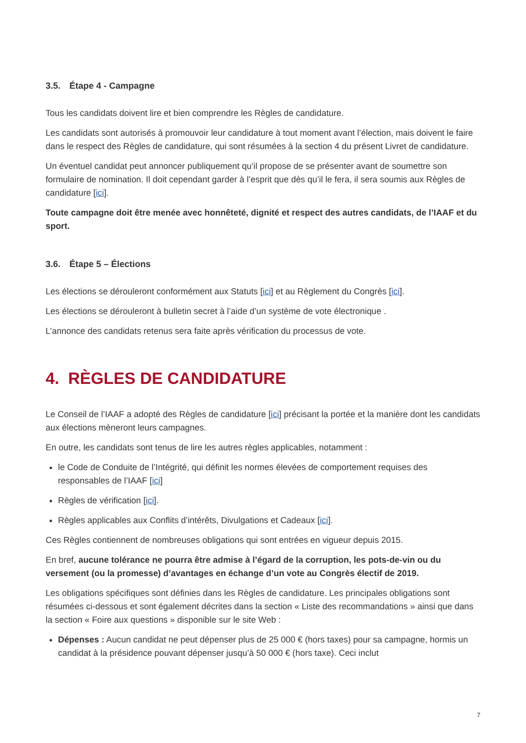3.5. Étape 4 - Campagne
Tous les candidats doivent lire et bien comprendre les Règles de candidature.
Les candidats sont autorisés à promouvoir leur candidature à tout moment avant l’élection, mais doivent le faire dans le respect des Règles de candidature, qui sont résumées à la section 4 du présent Livret de candidature.
Un éventuel candidat peut annoncer publiquement qu’il propose de se présenter avant de soumettre son formulaire de nomination. Il doit cependant garder à l’esprit que dès qu’il le fera, il sera soumis aux Règles de candidature [ici].
Toute campagne doit être menée avec honnêteté, dignité et respect des autres candidats, de l’IAAF et du sport.
3.6. Étape 5 – Élections
Les élections se dérouleront conformément aux Statuts [ici] et au Règlement du Congrès [ici].
Les élections se dérouleront à bulletin secret à l’aide d’un système de vote électronique .
L’annonce des candidats retenus sera faite après vérification du processus de vote.
4. RÈGLES DE CANDIDATURE
Le Conseil de l’IAAF a adopté des Règles de candidature [ici] précisant la portée et la manière dont les candidats aux élections mèneront leurs campagnes.
En outre, les candidats sont tenus de lire les autres règles applicables, notamment :
le Code de Conduite de l’Intégrité, qui définit les normes élevées de comportement requises des responsables de l’IAAF [ici]
Règles de vérification [ici].
Règles applicables aux Conflits d’intérêts, Divulgations et Cadeaux [ici].
Ces Règles contiennent de nombreuses obligations qui sont entrées en vigueur depuis 2015.
En bref, aucune tolérance ne pourra être admise à l’égard de la corruption, les pots-de-vin ou du versement (ou la promesse) d’avantages en échange d’un vote au Congrès électif de 2019.
Les obligations spécifiques sont définies dans les Règles de candidature. Les principales obligations sont résumées ci-dessous et sont également décrites dans la section « Liste des recommandations » ainsi que dans la section « Foire aux questions » disponible sur le site Web :
Dépenses : Aucun candidat ne peut dépenser plus de 25 000 € (hors taxes) pour sa campagne, hormis un candidat à la présidence pouvant dépenser jusqu’à 50 000 € (hors taxe). Ceci inclut
7